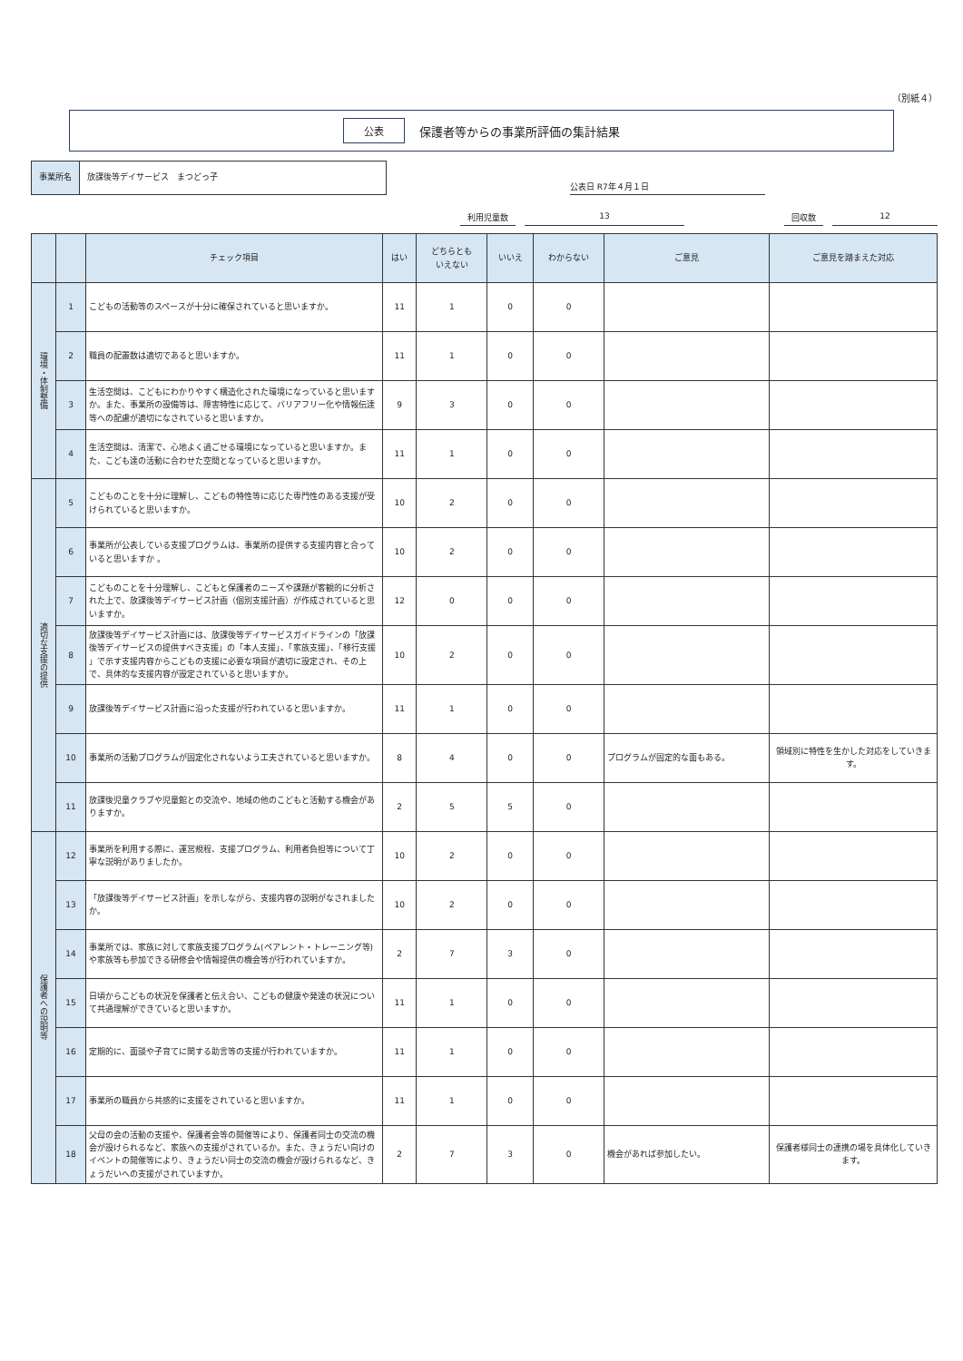（別紙４）
公表 保護者等からの事業所評価の集計結果
事業所名 放課後等デイサービス　まつどっ子
公表日 R7年４月１日
利用児童数 13 回収数 12
| | | チェック項目 | はい | どちらとも いえない | いいえ | わからない | ご意見 | ご意見を踏まえた対応 |
| --- | --- | --- | --- | --- | --- | --- | --- | --- |
| 環境・体制整備 | 1 | こどもの活動等のスペースが十分に確保されていると思いますか。 | 11 | 1 | 0 | 0 | | |
| | 2 | 職員の配置数は適切であると思いますか。 | 11 | 1 | 0 | 0 | | |
| | 3 | 生活空間は、こどもにわかりやすく構造化された環境になっていると思いますか。また、事業所の設備等は、障害特性に応じて、バリアフリー化や情報伝達等への配慮が適切になされていると思いますか。 | 9 | 3 | 0 | 0 | | |
| | 4 | 生活空間は、清潔で、心地よく過ごせる環境になっていると思いますか。また、こども達の活動に合わせた空間となっていると思いますか。 | 11 | 1 | 0 | 0 | | |
| 適切な支援の提供 | 5 | こどものことを十分に理解し、こどもの特性等に応じた専門性のある支援が受けられていると思いますか。 | 10 | 2 | 0 | 0 | | |
| | 6 | 事業所が公表している支援プログラムは、事業所の提供する支援内容と合っていると思いますか 。 | 10 | 2 | 0 | 0 | | |
| | 7 | こどものことを十分理解し、こどもと保護者のニーズや課題が客観的に分析された上で、放課後等デイサービス計画（個別支援計画）が作成されていると思いますか。 | 12 | 0 | 0 | 0 | | |
| | 8 | 放課後等デイサービス計画には、放課後等デイサービスガイドラインの「放課後等デイサービスの提供すべき支援」の「本人支援」、「家族支援」、「移行支援 」で示す支援内容からこどもの支援に必要な項目が適切に設定され、その上で、具体的な支援内容が設定されていると思いますか。 | 10 | 2 | 0 | 0 | | |
| | 9 | 放課後等デイサービス計画に沿った支援が行われていると思いますか。 | 11 | 1 | 0 | 0 | | |
| | 10 | 事業所の活動プログラムが固定化されないよう工夫されていると思いますか。 | 8 | 4 | 0 | 0 | プログラムが固定的な面もある。 | 領域別に特性を生かした対応をしていきます。 |
| | 11 | 放課後児童クラブや児童館との交流や、地域の他のこどもと活動する機会がありますか。 | 2 | 5 | 5 | 0 | | |
| 保護者への説明等 | 12 | 事業所を利用する際に、運営規程、支援プログラム、利用者負担等について丁寧な説明がありましたか。 | 10 | 2 | 0 | 0 | | |
| | 13 | 「放課後等デイサービス計画」を示しながら、支援内容の説明がなされましたか。 | 10 | 2 | 0 | 0 | | |
| | 14 | 事業所では、家族に対して家族支援プログラム(ペアレント・トレーニング等)や家族等も参加できる研修会や情報提供の機会等が行われていますか。 | 2 | 7 | 3 | 0 | | |
| | 15 | 日頃からこどもの状況を保護者と伝え合い、こどもの健康や発達の状況について共通理解ができていると思いますか。 | 11 | 1 | 0 | 0 | | |
| | 16 | 定期的に、面談や子育てに関する助言等の支援が行われていますか。 | 11 | 1 | 0 | 0 | | |
| | 17 | 事業所の職員から共感的に支援をされていると思いますか。 | 11 | 1 | 0 | 0 | | |
| | 18 | 父母の会の活動の支援や、保護者会等の開催等により、保護者同士の交流の機会が設けられるなど、家族への支援がされているか。また、きょうだい向けのイベントの開催等により、きょうだい同士の交流の機会が設けられるなど、きょうだいへの支援がされていますか。 | 2 | 7 | 3 | 0 | 機会があれば参加したい。 | 保護者様同士の連携の場を具体化していきます。 |